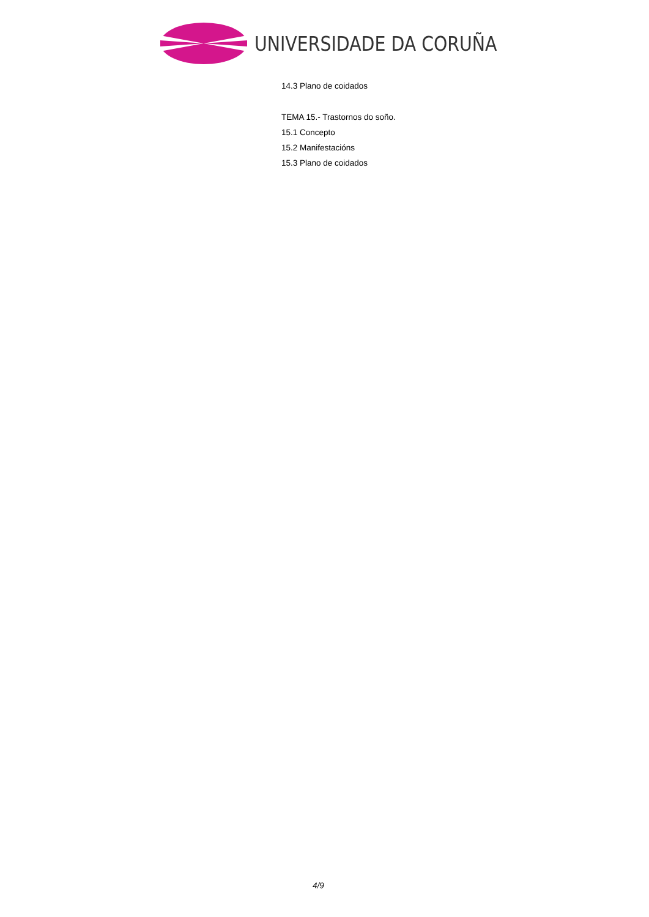UNIVERSIDADE DA CORUÑA
14.3 Plano de coidados
TEMA 15.- Trastornos do soño.
15.1 Concepto
15.2 Manifestacións
15.3 Plano de coidados
4/9